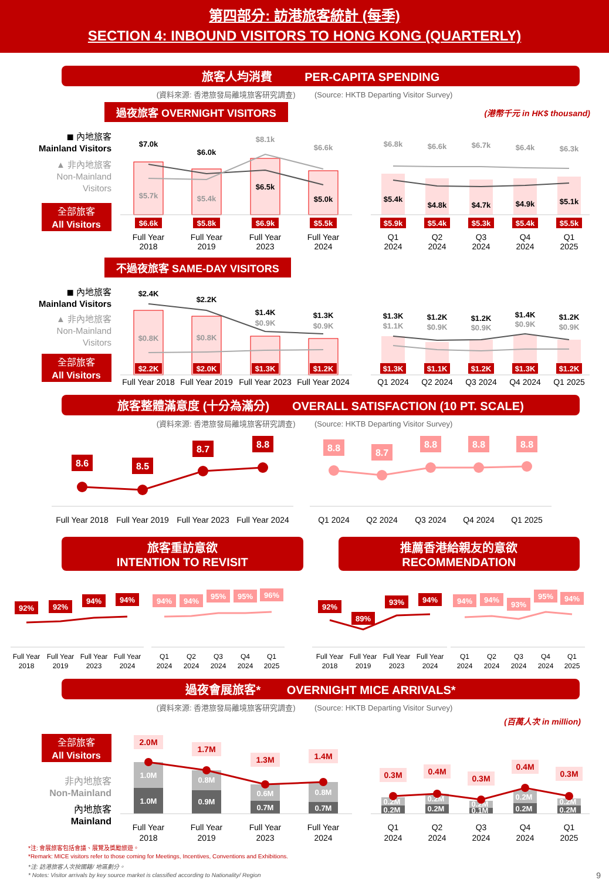第四部分: 訪港旅客統計 (每季)
SECTION 4: INBOUND VISITORS TO HONG KONG (QUARTERLY)
旅客人均消費 PER-CAPITA SPENDING
(資料來源: 香港旅發局離境旅客研究調查) (Source: HKTB Departing Visitor Survey)
過夜旅客 OVERNIGHT VISITORS (港幣千元 in HK$ thousand)
◼ 內地旅客
Mainland Visitors
▲ 非內地旅客
Non-Mainland
Visitors
全部旅客
All Visitors
$7.0k
$6.0k
$8.1k
$6.6k
$5.7k
$5.4k
$6.5k
$5.0k
$6.8k
$6.6k
$6.7k
$6.4k
$6.3k
$5.4k
$4.8k
$4.7k
$4.9k
$5.1k
$6.6k
$5.8k
$6.9k
$5.5k
$5.9k
$5.4k
$5.3k
$5.4k
$5.5k
Full Year
2018
Full Year
2019
Full Year
2023
Full Year
2024
Q1
2024
Q2
2024
Q3
2024
Q4
2024
Q1
2025
不過夜旅客 SAME-DAY VISITORS
◼ 內地旅客
Mainland Visitors
▲ 非內地旅客
Non-Mainland
Visitors
全部旅客
All Visitors
$2.4K
$2.2K
$1.4K
$0.9K
$1.3K
$0.9K
$0.8K
$0.8K
$1.3K
$1.1K
$1.2K
$0.9K
$1.2K
$0.9K
$1.4K
$0.9K
$1.2K
$0.9K
$2.2K
$2.0K
$1.3K
$1.2K
$1.3K
$1.1K
$1.2K
$1.3K
$1.2K
Full Year 2018
Full Year 2019
Full Year 2023
Full Year 2024
Q1 2024
Q2 2024
Q3 2024
Q4 2024
Q1 2025
旅客整體滿意度 (十分為滿分) OVERALL SATISFACTION (10 PT. SCALE)
(資料來源: 香港旅發局離境旅客研究調查) (Source: HKTB Departing Visitor Survey)
8.6
8.5
8.7
8.8
8.8
8.7
8.8
8.8
8.8
Full Year 2018
Full Year 2019
Full Year 2023
Full Year 2024
Q1 2024
Q2 2024
Q3 2024
Q4 2024
Q1 2025
旅客重訪意欲
INTENTION TO REVISIT
推薦香港給親友的意欲
RECOMMENDATION
92%
92%
94%
94%
94%
94%
95%
95%
96%
92%
89%
93%
94%
94%
94%
93%
95%
94%
Full Year
2018
Full Year
2019
Full Year
2023
Full Year
2024
Q1
2024
Q2
2024
Q3
2024
Q4
2024
Q1
2025
Full Year
2018
Full Year
2019
Full Year
2023
Full Year
2024
Q1
2024
Q2
2024
Q3
2024
Q4
2024
Q1
2025
過夜會展旅客* OVERNIGHT MICE ARRIVALS*
(資料來源: 香港旅發局離境旅客研究調查) (Source: HKTB Departing Visitor Survey)
(百萬人次 in million)
全部旅客
All Visitors
非內地旅客
Non-Mainland
內地旅客
Mainland
1.0M
1.0M
0.8M
0.9M
0.6M
0.7M
0.8M
0.7M
0.2M
0.2M
0.2M
0.2M
0.2M
0.1M
0.2M
0.2M
0.2M
0.2M
2.0M
1.7M
1.3M
1.4M
0.3M
0.4M
0.3M
0.4M
0.3M
Full Year
2018
Full Year
2019
Full Year
2023
Full Year
2024
Q1
2024
Q2
2024
Q3
2024
Q4
2024
Q1
2025
*注: 會展旅客包括會議、展覽及獎勵旅遊。
*Remark: MICE visitors refer to those coming for Meetings, Incentives, Conventions and Exhibitions.
*注: 訪港旅客人次按國籍/ 地區劃分。
* Notes: Visitor arrivals by key source market is classified according to Nationality/ Region 9